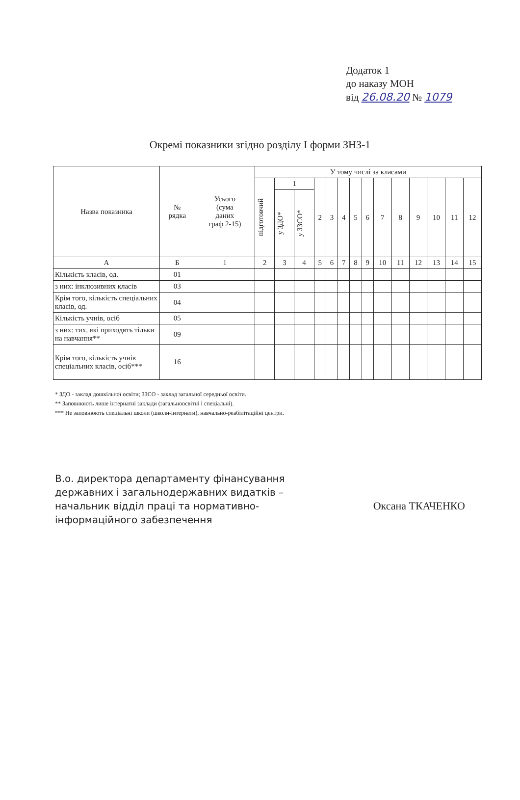Додаток 1
до наказу МОН
від 26.08.20 № 1079
Окремі показники згідно розділу І форми ЗНЗ-1
| Назва показника | № рядка | Усього (сума даних граф 2-15) | У тому числі за класами | | | | | | | | | | | | | |
| --- | --- | --- | --- | --- | --- | --- | --- | --- | --- | --- | --- | --- | --- | --- | --- | --- |
| | | | підготовчий | 1 | | 2 | 3 | 4 | 5 | 6 | 7 | 8 | 9 | 10 | 11 | 12 |
| | | | | у ЗДО* | у ЗЗСО* | | | | | | | | | | | |
| А | Б | 1 | 2 | 3 | 4 | 5 | 6 | 7 | 8 | 9 | 10 | 11 | 12 | 13 | 14 | 15 |
| Кількість класів, од. | 01 | | | | | | | | | | | | | | | |
| з них: інклюзивних класів | 03 | | | | | | | | | | | | | | | |
| Крім того, кількість спеціальних класів, од. | 04 | | | | | | | | | | | | | | | |
| Кількість учнів, осіб | 05 | | | | | | | | | | | | | | | |
| з них: тих, які приходять тільки на навчання** | 09 | | | | | | | | | | | | | | | |
| Крім того, кількість учнів спеціальних класів, осіб*** | 16 | | | | | | | | | | | | | | | |
* ЗДО - заклад дошкільної освіти; ЗЗСО - заклад загальної середньої освіти.
** Заповнюють лише інтернатні заклади (загальноосвітні і спеціальні).
*** Не заповнюють спеціальні школи (школи-інтернати), навчально-реабілітаційні центри.
В.о. директора департаменту фінансування
державних і загальнодержавних видатків –
начальник відділ праці та нормативно-
інформаційного забезпечення
Оксана ТКАЧЕНКО